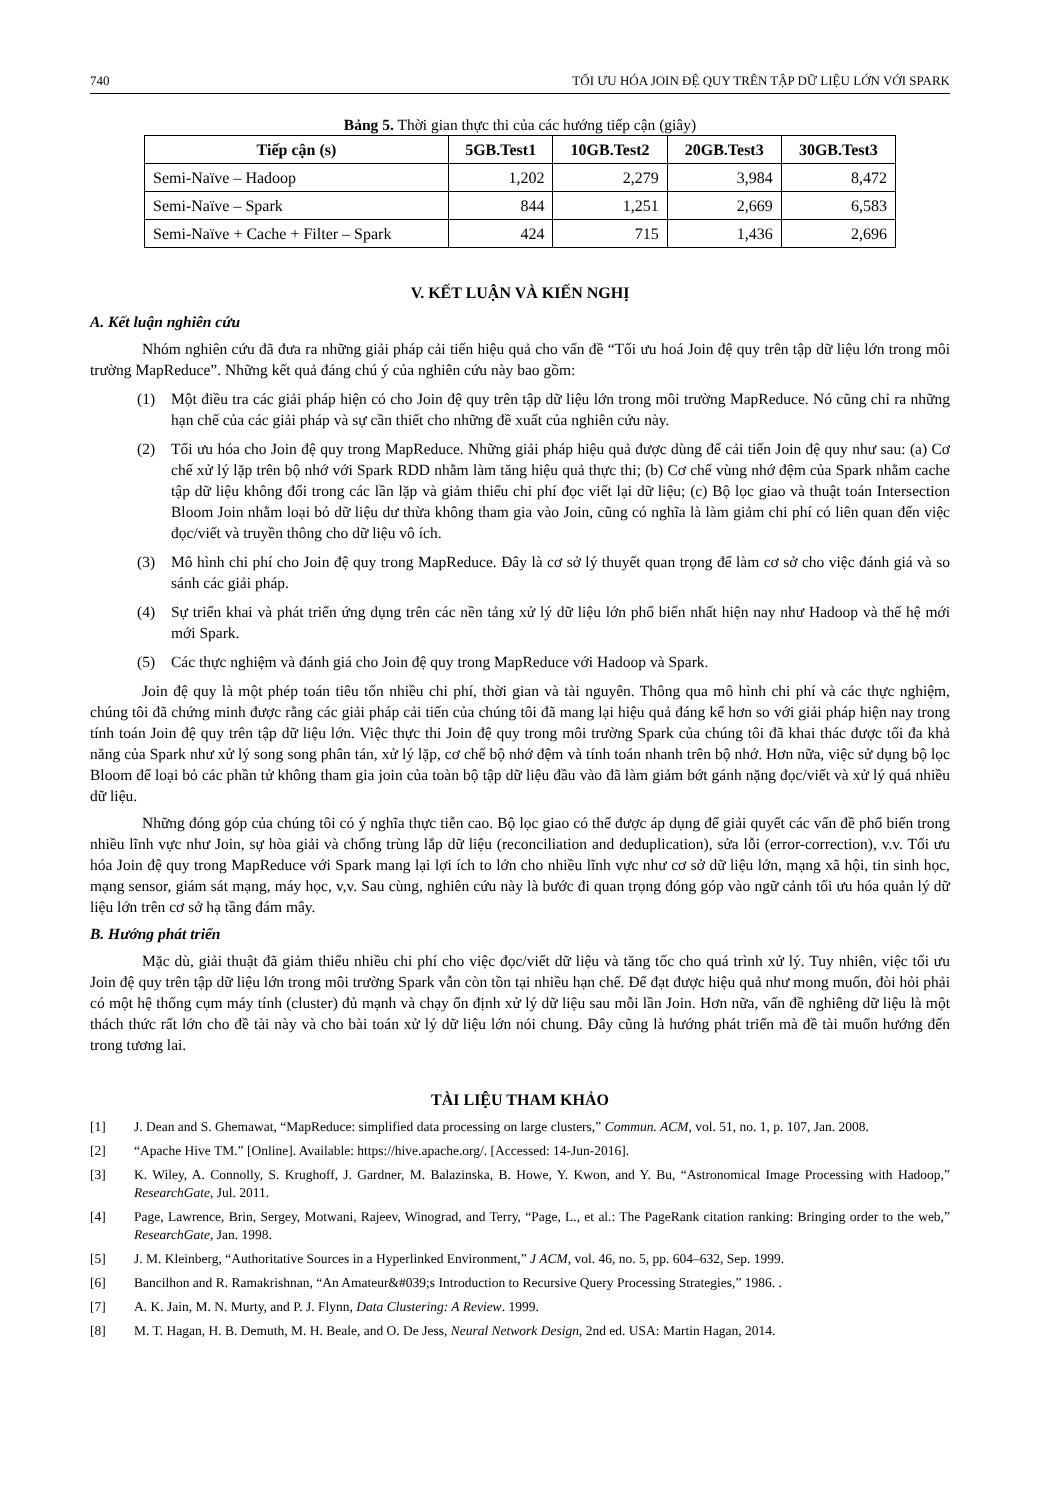740 TỐI ƯU HÓA JOIN ĐỆ QUY TRÊN TẬP DỮ LIỆU LỚN VỚI SPARK
Bảng 5. Thời gian thực thi của các hướng tiếp cận (giây)
| Tiếp cận (s) | 5GB.Test1 | 10GB.Test2 | 20GB.Test3 | 30GB.Test3 |
| --- | --- | --- | --- | --- |
| Semi-Naïve – Hadoop | 1,202 | 2,279 | 3,984 | 8,472 |
| Semi-Naïve – Spark | 844 | 1,251 | 2,669 | 6,583 |
| Semi-Naïve + Cache + Filter – Spark | 424 | 715 | 1,436 | 2,696 |
V. KẾT LUẬN VÀ KIẾN NGHỊ
A. Kết luận nghiên cứu
Nhóm nghiên cứu đã đưa ra những giải pháp cải tiến hiệu quả cho vấn đề “Tối ưu hoá Join đệ quy trên tập dữ liệu lớn trong môi trường MapReduce”. Những kết quả đáng chú ý của nghiên cứu này bao gồm:
(1) Một điều tra các giải pháp hiện có cho Join đệ quy trên tập dữ liệu lớn trong môi trường MapReduce. Nó cũng chỉ ra những hạn chế của các giải pháp và sự cần thiết cho những đề xuất của nghiên cứu này.
(2) Tối ưu hóa cho Join đệ quy trong MapReduce. Những giải pháp hiệu quả được dùng để cải tiến Join đệ quy như sau: (a) Cơ chế xử lý lặp trên bộ nhớ với Spark RDD nhằm làm tăng hiệu quả thực thi; (b) Cơ chế vùng nhớ đệm của Spark nhằm cache tập dữ liệu không đổi trong các lần lặp và giảm thiểu chi phí đọc viết lại dữ liệu; (c) Bộ lọc giao và thuật toán Intersection Bloom Join nhằm loại bỏ dữ liệu dư thừa không tham gia vào Join, cũng có nghĩa là làm giảm chi phí có liên quan đến việc đọc/viết và truyền thông cho dữ liệu vô ích.
(3) Mô hình chi phí cho Join đệ quy trong MapReduce. Đây là cơ sở lý thuyết quan trọng để làm cơ sở cho việc đánh giá và so sánh các giải pháp.
(4) Sự triển khai và phát triển ứng dụng trên các nền tảng xử lý dữ liệu lớn phổ biến nhất hiện nay như Hadoop và thế hệ mới mới Spark.
(5) Các thực nghiệm và đánh giá cho Join đệ quy trong MapReduce với Hadoop và Spark.
Join đệ quy là một phép toán tiêu tốn nhiều chi phí, thời gian và tài nguyên. Thông qua mô hình chi phí và các thực nghiệm, chúng tôi đã chứng minh được rằng các giải pháp cải tiến của chúng tôi đã mang lại hiệu quả đáng kể hơn so với giải pháp hiện nay trong tính toán Join đệ quy trên tập dữ liệu lớn. Việc thực thi Join đệ quy trong môi trường Spark của chúng tôi đã khai thác được tối đa khả năng của Spark như xử lý song song phân tán, xử lý lặp, cơ chế bộ nhớ đệm và tính toán nhanh trên bộ nhớ. Hơn nữa, việc sử dụng bộ lọc Bloom để loại bỏ các phần tử không tham gia join của toàn bộ tập dữ liệu đầu vào đã làm giảm bớt gánh nặng đọc/viết và xử lý quá nhiều dữ liệu.
Những đóng góp của chúng tôi có ý nghĩa thực tiễn cao. Bộ lọc giao có thể được áp dụng để giải quyết các vấn đề phổ biến trong nhiều lĩnh vực như Join, sự hòa giải và chống trùng lắp dữ liệu (reconciliation and deduplication), sửa lỗi (error-correction), v.v. Tối ưu hóa Join đệ quy trong MapReduce với Spark mang lại lợi ích to lớn cho nhiều lĩnh vực như cơ sở dữ liệu lớn, mạng xã hội, tin sinh học, mạng sensor, giám sát mạng, máy học, v,v. Sau cùng, nghiên cứu này là bước đi quan trọng đóng góp vào ngữ cảnh tối ưu hóa quản lý dữ liệu lớn trên cơ sở hạ tầng đám mây.
B. Hướng phát triển
Mặc dù, giải thuật đã giảm thiểu nhiều chi phí cho việc đọc/viết dữ liệu và tăng tốc cho quá trình xử lý. Tuy nhiên, việc tối ưu Join đệ quy trên tập dữ liệu lớn trong môi trường Spark vẫn còn tồn tại nhiều hạn chế. Để đạt được hiệu quả như mong muốn, đòi hỏi phải có một hệ thống cụm máy tính (cluster) đủ mạnh và chạy ổn định xử lý dữ liệu sau mỗi lần Join. Hơn nữa, vấn đề nghiêng dữ liệu là một thách thức rất lớn cho đề tài này và cho bài toán xử lý dữ liệu lớn nói chung. Đây cũng là hướng phát triển mà đề tài muốn hướng đến trong tương lai.
TÀI LIỆU THAM KHẢO
[1] J. Dean and S. Ghemawat, “MapReduce: simplified data processing on large clusters,” Commun. ACM, vol. 51, no. 1, p. 107, Jan. 2008.
[2] “Apache Hive TM.” [Online]. Available: https://hive.apache.org/. [Accessed: 14-Jun-2016].
[3] K. Wiley, A. Connolly, S. Krughoff, J. Gardner, M. Balazinska, B. Howe, Y. Kwon, and Y. Bu, “Astronomical Image Processing with Hadoop,” ResearchGate, Jul. 2011.
[4] Page, Lawrence, Brin, Sergey, Motwani, Rajeev, Winograd, and Terry, “Page, L., et al.: The PageRank citation ranking: Bringing order to the web,” ResearchGate, Jan. 1998.
[5] J. M. Kleinberg, “Authoritative Sources in a Hyperlinked Environment,” J ACM, vol. 46, no. 5, pp. 604–632, Sep. 1999.
[6] Bancilhon and R. Ramakrishnan, “An Amateur&#039;s Introduction to Recursive Query Processing Strategies,” 1986. .
[7] A. K. Jain, M. N. Murty, and P. J. Flynn, Data Clustering: A Review. 1999.
[8] M. T. Hagan, H. B. Demuth, M. H. Beale, and O. De Jess, Neural Network Design, 2nd ed. USA: Martin Hagan, 2014.